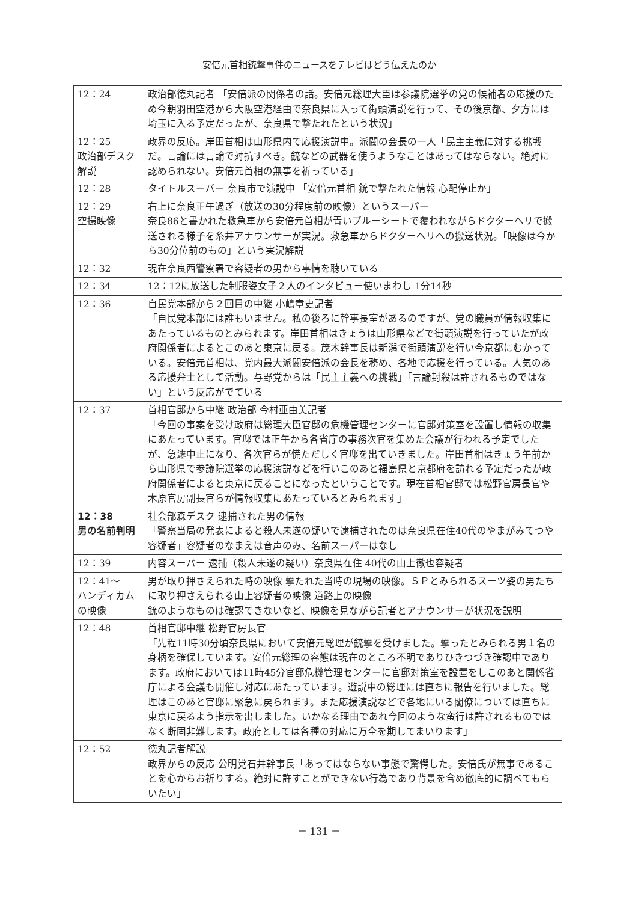安倍元首相銃撃事件のニュースをテレビはどう伝えたのか
| 12：24 | 政治部徳丸記者 「安倍派の関係者の話。安倍元総理大臣は参議院選挙の党の候補者の応援のため今朝羽田空港から大阪空港経由で奈良県に入って街頭演説を行って、その後京都、夕方には埼玉に入る予定だったが、奈良県で撃たれたという状況」 |
| 12：25 政治部デスク解説 | 政界の反応。岸田首相は山形県内で応援演説中。派閥の会長の一人「民主主義に対する挑戦だ。言論には言論で対抗すべき。銃などの武器を使うようなことはあってはならない。絶対に認められない。安倍元首相の無事を祈っている」 |
| 12：28 | タイトルスーパー 奈良市で演説中 「安倍元首相 銃で撃たれた情報 心配停止か」 |
| 12：29 空撮映像 | 右上に奈良正午過ぎ（放送の30分程度前の映像）というスーパー 奈良86と書かれた救急車から安倍元首相が青いブルーシートで覆われながらドクターヘリで搬送される様子を糸井アナウンサーが実況。救急車からドクターヘリへの搬送状況。「映像は今から30分位前のもの」という実況解説 |
| 12：32 | 現在奈良西警察署で容疑者の男から事情を聴いている |
| 12：34 | 12：12に放送した制服姿女子２人のインタビュー使いまわし 1分14秒 |
| 12：36 | 自民党本部から２回目の中継 小嶋章史記者 「自民党本部には誰もいません。私の後ろに幹事長室があるのですが、党の職員が情報収集にあたっているものとみられます。岸田首相はきょうは山形県などで街頭演説を行っていたが政府関係者によるとこのあと東京に戻る。茂木幹事長は新潟で街頭演説を行い今京都にむかっている。安倍元首相は、党内最大派閥安倍派の会長を務め、各地で応援を行っている。人気のある応援弁士として活動。与野党からは「民主主義への挑戦」「言論封殺は許されるものではない」という反応がでている |
| 12：37 | 首相官邸から中継 政治部 今村亜由美記者 「今回の事案を受け政府は総理大臣官邸の危機管理センターに官邸対策室を設置し情報の収集にあたっています。官邸では正午から各省庁の事務次官を集めた会議が行われる予定でしたが、急遽中止になり、各次官らが慌ただしく官邸を出ていきました。岸田首相はきょう午前から山形県で参議院選挙の応援演説などを行いこのあと福島県と京都府を訪れる予定だったが政府関係者によると東京に戻ることになったということです。現在首相官邸では松野官房長官や木原官房副長官らが情報収集にあたっているとみられます」 |
| 12：38 男の名前判明 | 社会部森デスク 逮捕された男の情報 「警察当局の発表によると殺人未遂の疑いで逮捕されたのは奈良県在住40代のやまがみてつや容疑者」容疑者のなまえは音声のみ、名前スーパーはなし |
| 12：39 | 内容スーパー 逮捕（殺人未遂の疑い）奈良県在住 40代の山上徹也容疑者 |
| 12：41～ ハンディカムの映像 | 男が取り押さえられた時の映像 撃たれた当時の現場の映像。ＳＰとみられるスーツ姿の男たちに取り押さえられる山上容疑者の映像 道路上の映像 銃のようなものは確認できないなど、映像を見ながら記者とアナウンサーが状況を説明 |
| 12：48 | 首相官邸中継 松野官房長官 「先程11時30分頃奈良県において安倍元総理が銃撃を受けました。撃ったとみられる男１名の身柄を確保しています。安倍元総理の容態は現在のところ不明でありひきつづき確認中であります。政府においては11時45分官邸危機管理センターに官邸対策室を設置をしこのあと関係省庁による会議も開催し対応にあたっています。遊説中の総理には直ちに報告を行いました。総理はこのあと官邸に緊急に戻られます。また応援演説などで各地にいる閣僚については直ちに東京に戻るよう指示を出しました。いかなる理由であれ今回のような蛮行は許されるものではなく断固非難します。政府としては各種の対応に万全を期してまいります」 |
| 12：52 | 徳丸記者解説 政界からの反応 公明党石井幹事長「あってはならない事態で驚愕した。安倍氏が無事であることを心からお祈りする。絶対に許すことができない行為であり背景を含め徹底的に調べてもらいたい」 |
－ 131 －